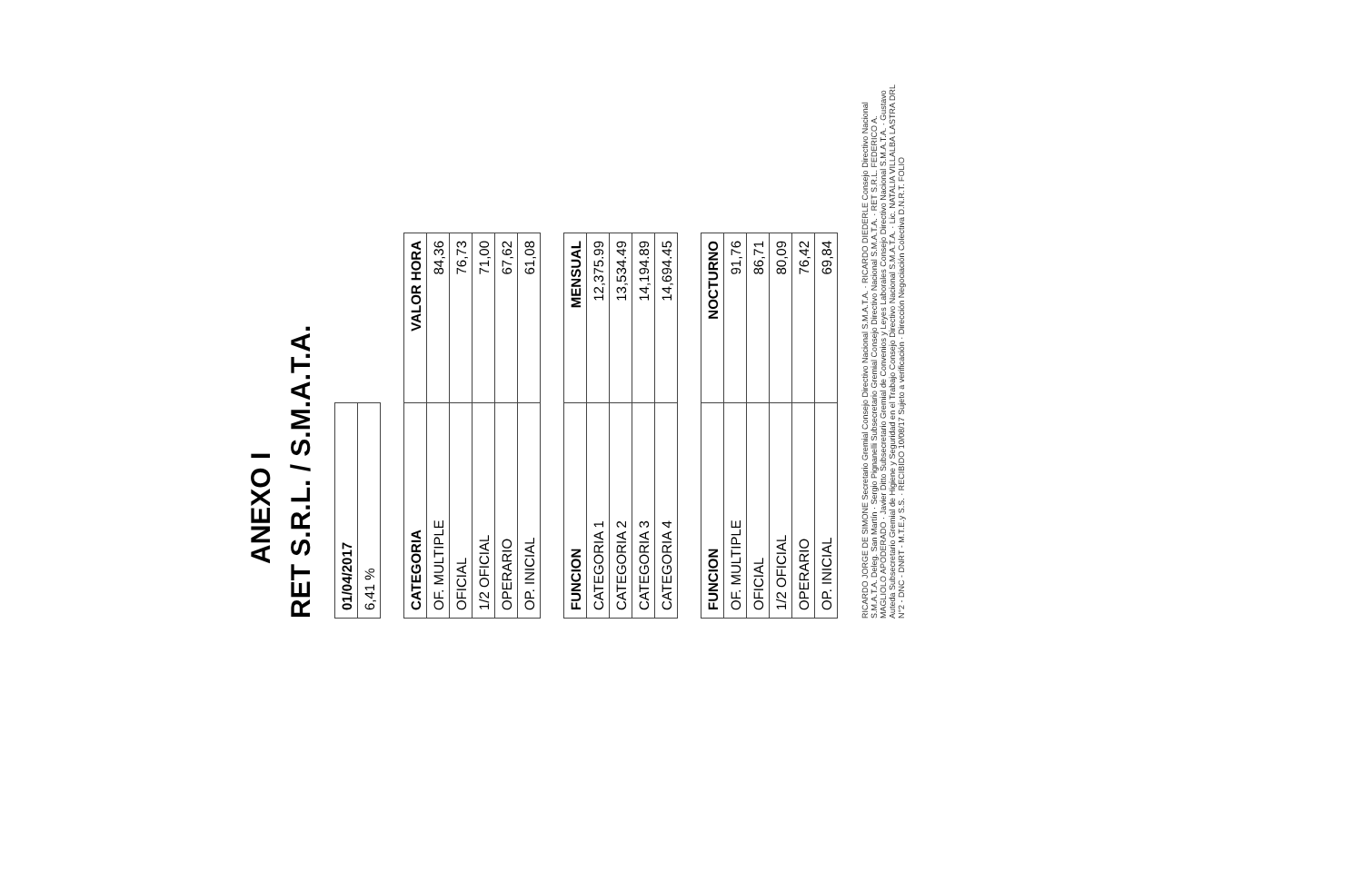ANEXO I
RET S.R.L. / S.M.A.T.A.
| 01/04/2017 |
| --- |
| 6,41 % |
| CATEGORIA | VALOR HORA |
| --- | --- |
| OF. MULTIPLE | 84,36 |
| OFICIAL | 76,73 |
| 1/2 OFICIAL | 71,00 |
| OPERARIO | 67,62 |
| OP. INICIAL | 61,08 |
| FUNCION | MENSUAL |
| --- | --- |
| CATEGORIA 1 | 12,375.99 |
| CATEGORIA 2 | 13,534.49 |
| CATEGORIA 3 | 14,194.89 |
| CATEGORIA 4 | 14,694.45 |
| FUNCION | NOCTURNO |
| --- | --- |
| OF. MULTIPLE | 91,76 |
| OFICIAL | 86,71 |
| 1/2 OFICIAL | 80,09 |
| OPERARIO | 76,42 |
| OP. INICIAL | 69,84 |
RICARDO JORGE DE SIMONE Secretario Gremial Consejo Directivo Nacional S.M.A.T.A. · RICARDO DIEDERLE Consejo Directivo Nacional S.M.A.T.A. Deleg. San Martín · Sergio Pignanelli Subsecretario Gremial Consejo Directivo Nacional S.M.A.T.A. · RET S.R.L. FEDERICO A. MAGLIOLO APODERADO · Javier Ditto Subsecretario Gremial de Convenios y Leyes Laborales Consejo Directivo Nacional S.M.A.T.A. · Gustavo Auteda Subsecretario Gremial de Higiene y Seguridad en el Trabajo Consejo Directivo Nacional S.M.A.T.A. · Lic. NATALIA VILLALBA LASTRA DRL N°2 - DNC - DNRT - M.T.E.y S.S. · RECIBIDO 10/08/17 Sujeto a verificación · Dirección Negociación Colectiva D.N.R.T. FOLIO